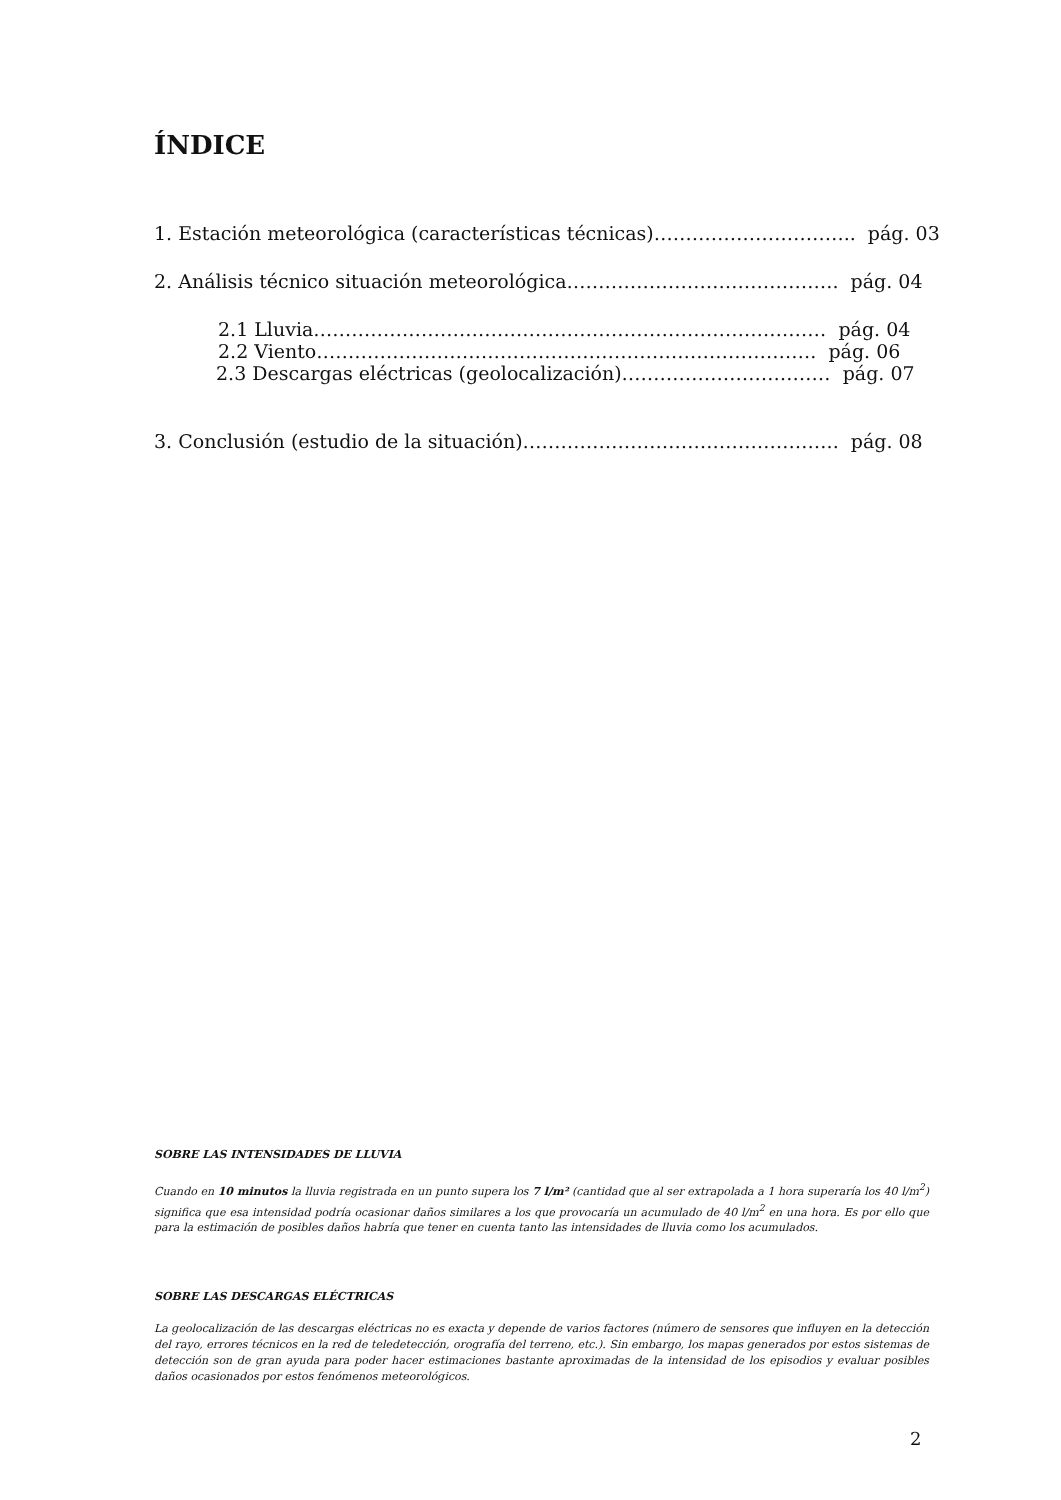ÍNDICE
1. Estación meteorológica (características técnicas)………………………….. pág. 03
2. Análisis técnico situación meteorológica……………………………………. pág. 04
2.1 Lluvia……………………………………………………………………… pág. 04
2.2 Viento……………………………………………………………………. pág. 06
2.3 Descargas eléctricas (geolocalización)…………………………… pág. 07
3. Conclusión (estudio de la situación)………………………………………….. pág. 08
SOBRE LAS INTENSIDADES DE LLUVIA
Cuando en 10 minutos la lluvia registrada en un punto supera los 7 l/m² (cantidad que al ser extrapolada a 1 hora superaría los 40 l/m<sup>2</sup>) significa que esa intensidad podría ocasionar daños similares a los que provocaría un acumulado de 40 l/m<sup>2</sup> en una hora. Es por ello que para la estimación de posibles daños habría que tener en cuenta tanto las intensidades de lluvia como los acumulados.
SOBRE LAS DESCARGAS ELÉCTRICAS
La geolocalización de las descargas eléctricas no es exacta y depende de varios factores (número de sensores que influyen en la detección del rayo, errores técnicos en la red de teledetección, orografía del terreno, etc.). Sin embargo, los mapas generados por estos sistemas de detección son de gran ayuda para poder hacer estimaciones bastante aproximadas de la intensidad de los episodios y evaluar posibles daños ocasionados por estos fenómenos meteorológicos.
2